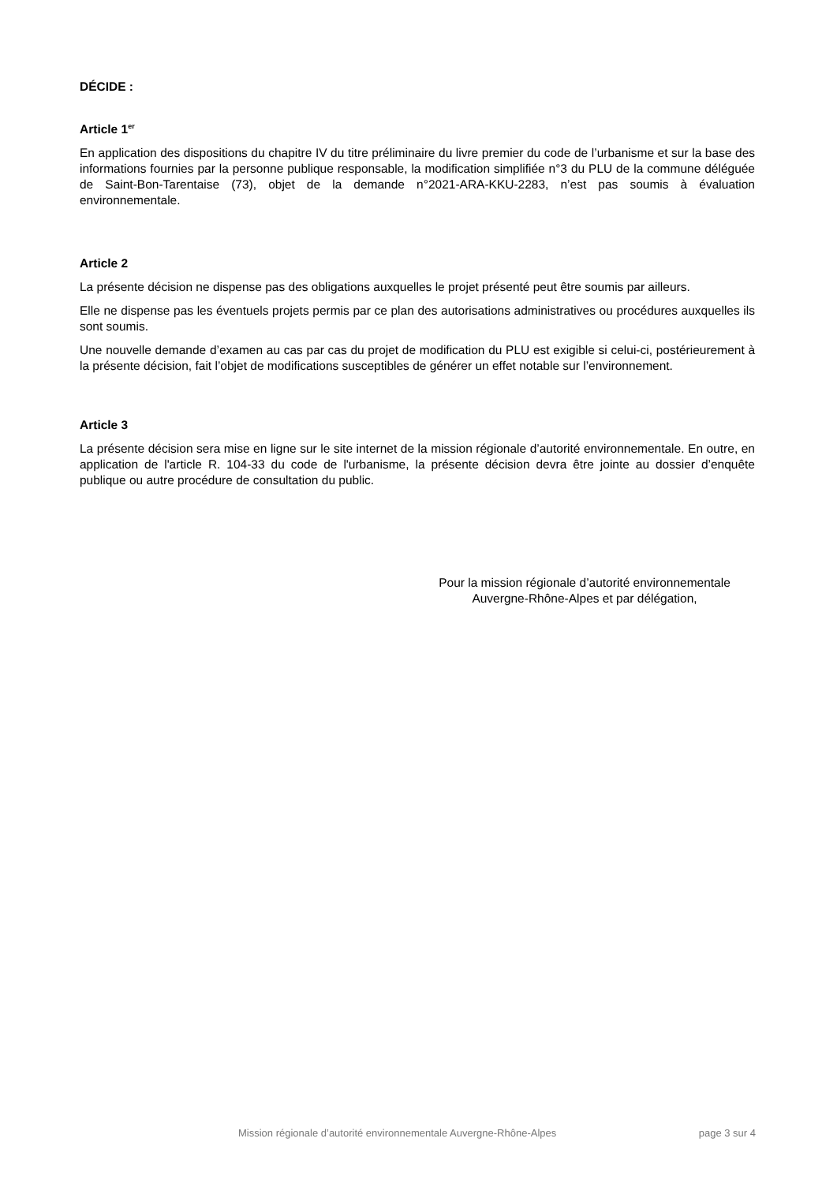DÉCIDE :
Article 1<sup>er</sup>
En application des dispositions du chapitre IV du titre préliminaire du livre premier du code de l’urbanisme et sur la base des informations fournies par la personne publique responsable, la modification simplifiée n°3 du PLU de la commune déléguée de Saint-Bon-Tarentaise (73), objet de la demande n°2021-ARA-KKU-2283, n’est pas soumis à évaluation environnementale.
Article 2
La présente décision ne dispense pas des obligations auxquelles le projet présenté peut être soumis par ailleurs.
Elle ne dispense pas les éventuels projets permis par ce plan des autorisations administratives ou procédures auxquelles ils sont soumis.
Une nouvelle demande d’examen au cas par cas du projet de modification du PLU est exigible si celui-ci, postérieurement à la présente décision, fait l’objet de modifications susceptibles de générer un effet notable sur l’environnement.
Article 3
La présente décision sera mise en ligne sur le site internet de la mission régionale d’autorité environnementale. En outre, en application de l'article R. 104-33 du code de l'urbanisme, la présente décision devra être jointe au dossier d’enquête publique ou autre procédure de consultation du public.
Pour la mission régionale d’autorité environnementale
Auvergne-Rhône-Alpes et par délégation,
Mission régionale d’autorité environnementale Auvergne-Rhône-Alpes page 3 sur 4